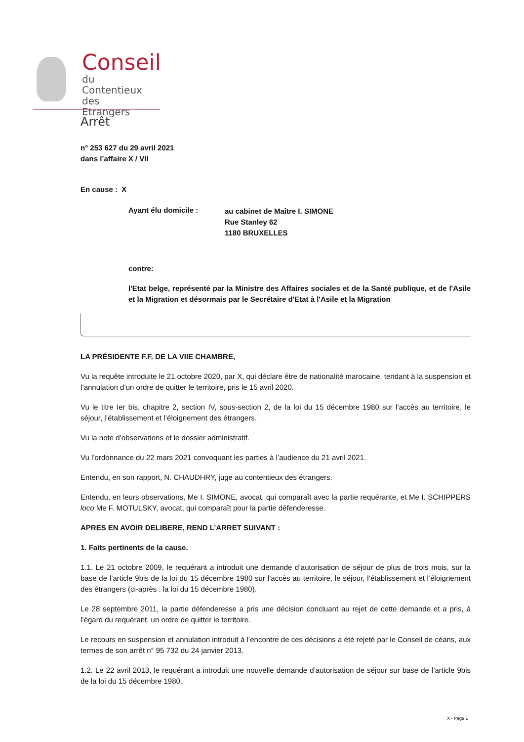Conseil
du
Contentieux des
Etrangers
Arrêt
n° 253 627 du 29 avril 2021
dans l’affaire X / VII
En cause : X
Ayant élu domicile : au cabinet de Maître I. SIMONE
Rue Stanley 62
1180 BRUXELLES
contre:
l'Etat belge, représenté par la Ministre des Affaires sociales et de la Santé publique, et de l'Asile et la Migration et désormais par le Secrétaire d'Etat à l'Asile et la Migration
LA PRÉSIDENTE F.F. DE LA VIIE CHAMBRE,
Vu la requête introduite le 21 octobre 2020, par X, qui déclare être de nationalité marocaine, tendant à la suspension et l’annulation d’un ordre de quitter le territoire, pris le 15 avril 2020.
Vu le titre Ier bis, chapitre 2, section IV, sous-section 2, de la loi du 15 décembre 1980 sur l’accès au territoire, le séjour, l’établissement et l’éloignement des étrangers.
Vu la note d’observations et le dossier administratif.
Vu l’ordonnance du 22 mars 2021 convoquant les parties à l’audience du 21 avril 2021.
Entendu, en son rapport, N. CHAUDHRY, juge au contentieux des étrangers.
Entendu, en leurs observations, Me I. SIMONE, avocat, qui comparaît avec la partie requérante, et Me I. SCHIPPERS loco Me F. MOTULSKY, avocat, qui comparaît pour la partie défenderesse.
APRES EN AVOIR DELIBERE, REND L’ARRET SUIVANT :
1. Faits pertinents de la cause.
1.1. Le 21 octobre 2009, le requérant a introduit une demande d’autorisation de séjour de plus de trois mois, sur la base de l’article 9bis de la loi du 15 décembre 1980 sur l’accès au territoire, le séjour, l’établissement et l’éloignement des étrangers (ci-après : la loi du 15 décembre 1980).
Le 28 septembre 2011, la partie défenderesse a pris une décision concluant au rejet de cette demande et a pris, à l’égard du requérant, un ordre de quitter le territoire.
Le recours en suspension et annulation introduit à l’encontre de ces décisions a été rejeté par le Conseil de céans, aux termes de son arrêt n° 95 732 du 24 janvier 2013.
1.2. Le 22 avril 2013, le requérant a introduit une nouvelle demande d’autorisation de séjour sur base de l’article 9bis de la loi du 15 décembre 1980.
X - Page 1